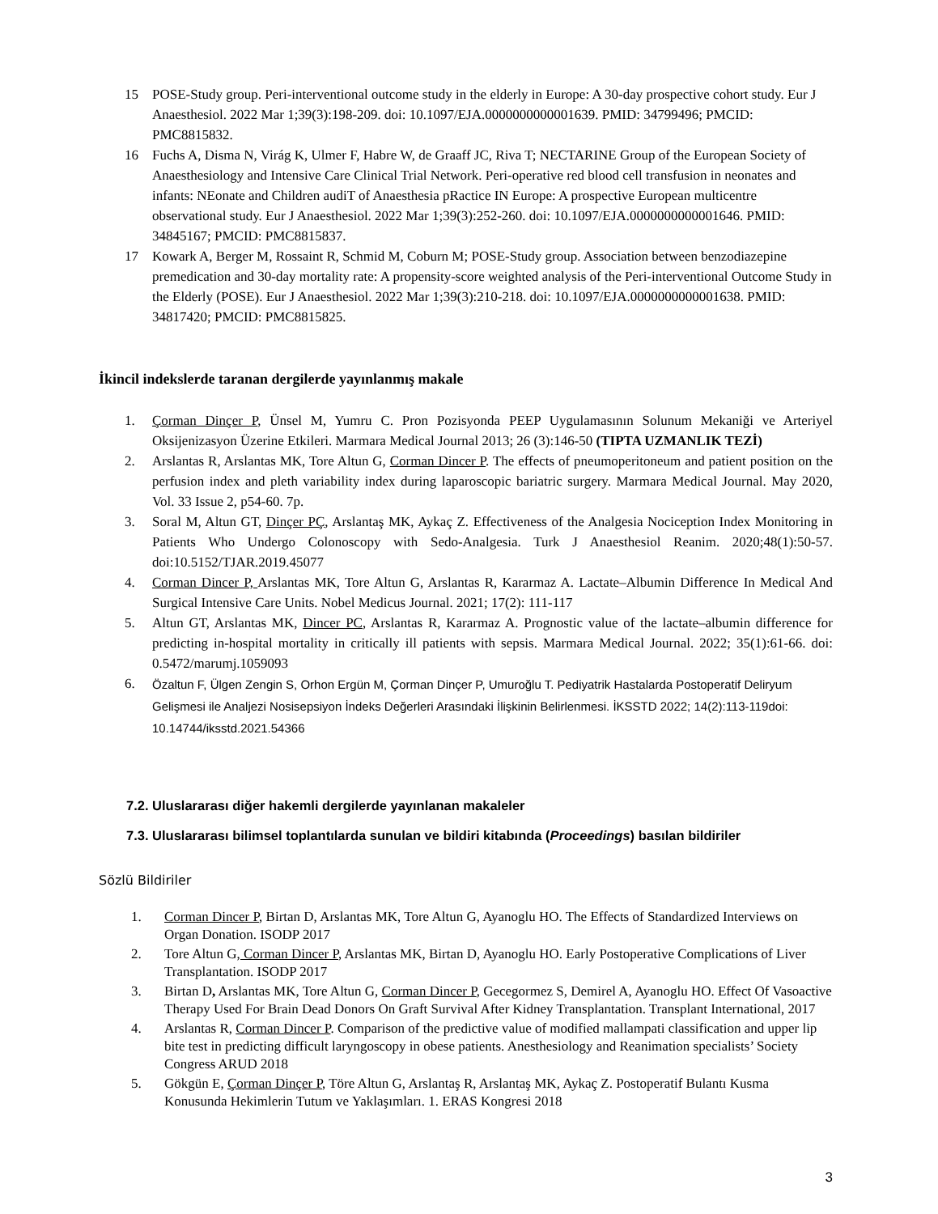15 POSE-Study group. Peri-interventional outcome study in the elderly in Europe: A 30-day prospective cohort study. Eur J Anaesthesiol. 2022 Mar 1;39(3):198-209. doi: 10.1097/EJA.0000000000001639. PMID: 34799496; PMCID: PMC8815832.
16 Fuchs A, Disma N, Virág K, Ulmer F, Habre W, de Graaff JC, Riva T; NECTARINE Group of the European Society of Anaesthesiology and Intensive Care Clinical Trial Network. Peri-operative red blood cell transfusion in neonates and infants: NEonate and Children audiT of Anaesthesia pRactice IN Europe: A prospective European multicentre observational study. Eur J Anaesthesiol. 2022 Mar 1;39(3):252-260. doi: 10.1097/EJA.0000000000001646. PMID: 34845167; PMCID: PMC8815837.
17 Kowark A, Berger M, Rossaint R, Schmid M, Coburn M; POSE-Study group. Association between benzodiazepine premedication and 30-day mortality rate: A propensity-score weighted analysis of the Peri-interventional Outcome Study in the Elderly (POSE). Eur J Anaesthesiol. 2022 Mar 1;39(3):210-218. doi: 10.1097/EJA.0000000000001638. PMID: 34817420; PMCID: PMC8815825.
İkincil indekslerde taranan dergilerde yayınlanmış makale
1. Çorman Dinçer P, Ünsel M, Yumru C. Pron Pozisyonda PEEP Uygulamasının Solunum Mekaniği ve Arteriyel Oksijenizasyon Üzerine Etkileri. Marmara Medical Journal 2013; 26 (3):146-50 (TIPTA UZMANLIK TEZİ)
2. Arslantas R, Arslantas MK, Tore Altun G, Corman Dincer P. The effects of pneumoperitoneum and patient position on the perfusion index and pleth variability index during laparoscopic bariatric surgery. Marmara Medical Journal. May 2020, Vol. 33 Issue 2, p54-60. 7p.
3. Soral M, Altun GT, Dinçer PÇ, Arslantaş MK, Aykaç Z. Effectiveness of the Analgesia Nociception Index Monitoring in Patients Who Undergo Colonoscopy with Sedo-Analgesia. Turk J Anaesthesiol Reanim. 2020;48(1):50-57. doi:10.5152/TJAR.2019.45077
4. Corman Dincer P, Arslantas MK, Tore Altun G, Arslantas R, Kararmaz A. Lactate–Albumin Difference In Medical And Surgical Intensive Care Units. Nobel Medicus Journal. 2021; 17(2): 111-117
5. Altun GT, Arslantas MK, Dincer PC, Arslantas R, Kararmaz A. Prognostic value of the lactate–albumin difference for predicting in-hospital mortality in critically ill patients with sepsis. Marmara Medical Journal. 2022; 35(1):61-66. doi: 0.5472/marumj.1059093
6.
Özaltun F, Ülgen Zengin S, Orhon Ergün M, Çorman Dinçer P, Umuroğlu T. Pediyatrik Hastalarda Postoperatif Deliryum Gelişmesi ile Analjezi Nosisepsiyon İndeks Değerleri Arasındaki İlişkinin Belirlenmesi. İKSSTD 2022; 14(2):113-119doi: 10.14744/iksstd.2021.54366
7.2. Uluslararası diğer hakemli dergilerde yayınlanan makaleler
7.3. Uluslararası bilimsel toplantılarda sunulan ve bildiri kitabında (Proceedings) basılan bildiriler
Sözlü Bildiriler
1. Corman Dincer P, Birtan D, Arslantas MK, Tore Altun G, Ayanoglu HO. The Effects of Standardized Interviews on Organ Donation. ISODP 2017
2. Tore Altun G, Corman Dincer P, Arslantas MK, Birtan D, Ayanoglu HO. Early Postoperative Complications of Liver Transplantation. ISODP 2017
3. Birtan D, Arslantas MK, Tore Altun G, Corman Dincer P, Gecegormez S, Demirel A, Ayanoglu HO. Effect Of Vasoactive Therapy Used For Brain Dead Donors On Graft Survival After Kidney Transplantation. Transplant International, 2017
4. Arslantas R, Corman Dincer P. Comparison of the predictive value of modified mallampati classification and upper lip bite test in predicting difficult laryngoscopy in obese patients. Anesthesiology and Reanimation specialists’ Society Congress ARUD 2018
5. Gökgün E, Çorman Dinçer P, Töre Altun G, Arslantaş R, Arslantaş MK, Aykaç Z. Postoperatif Bulantı Kusma Konusunda Hekimlerin Tutum ve Yaklaşımları. 1. ERAS Kongresi 2018
3